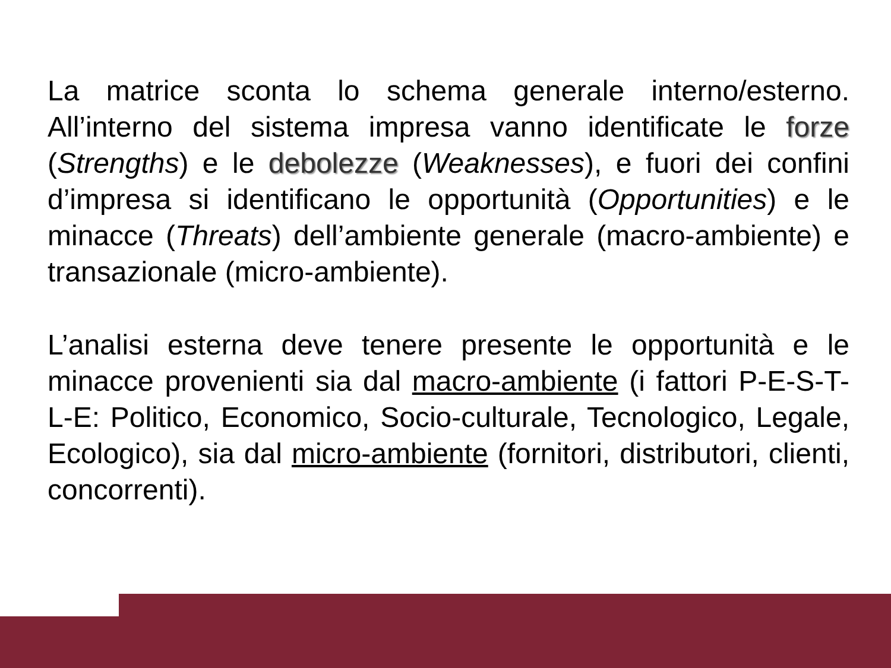La matrice sconta lo schema generale interno/esterno. All’interno del sistema impresa vanno identificate le forze (Strengths) e le debolezze (Weaknesses), e fuori dei confini d’impresa si identificano le opportunità (Opportunities) e le minacce (Threats) dell’ambiente generale (macro-ambiente) e transazionale (micro-ambiente).
L’analisi esterna deve tenere presente le opportunità e le minacce provenienti sia dal macro-ambiente (i fattori P-E-S-T-L-E: Politico, Economico, Socio-culturale, Tecnologico, Legale, Ecologico), sia dal micro-ambiente (fornitori, distributori, clienti, concorrenti).